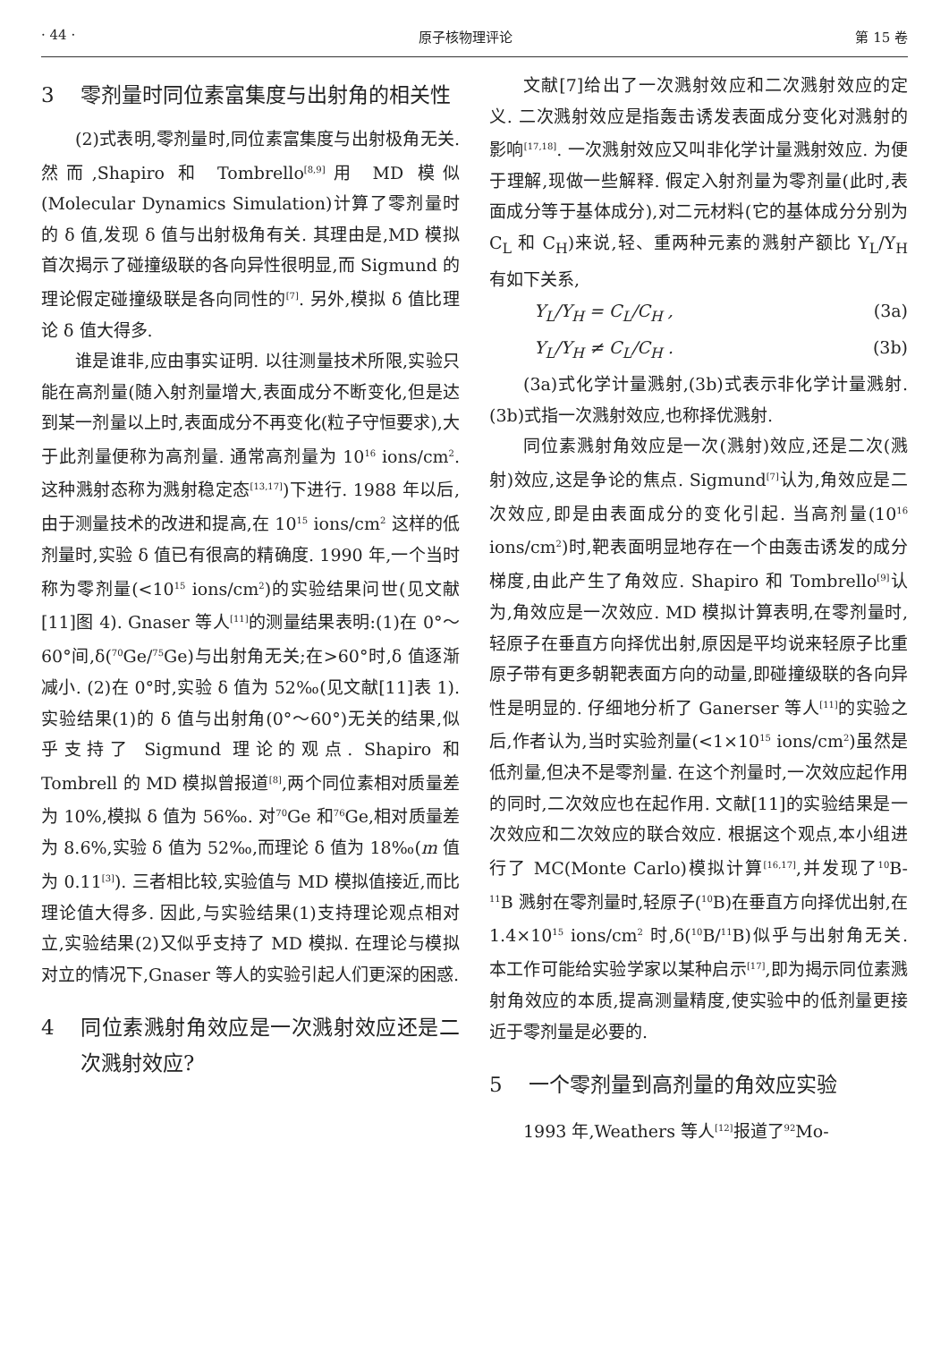· 44 · 原子核物理评论 第 15 卷
3 零剂量时同位素富集度与出射角的相关性
(2)式表明,零剂量时,同位素富集度与出射极角无关. 然而,Shapiro 和 Tombrello<sup>[8,9]</sup>用 MD 模似(Molecular Dynamics Simulation)计算了零剂量时的 δ 值,发现 δ 值与出射极角有关. 其理由是,MD 模拟首次揭示了碰撞级联的各向异性很明显,而 Sigmund 的理论假定碰撞级联是各向同性的<sup>[7]</sup>. 另外,模拟 δ 值比理论 δ 值大得多.
谁是谁非,应由事实证明. 以往测量技术所限,实验只能在高剂量(随入射剂量增大,表面成分不断变化,但是达到某一剂量以上时,表面成分不再变化(粒子守恒要求),大于此剂量便称为高剂量. 通常高剂量为 10<sup>16</sup> ions/cm<sup>2</sup>. 这种溅射态称为溅射稳定态<sup>[13,17]</sup>)下进行. 1988 年以后,由于测量技术的改进和提高,在 10<sup>15</sup> ions/cm<sup>2</sup> 这样的低剂量时,实验 δ 值已有很高的精确度. 1990 年,一个当时称为零剂量(<10<sup>15</sup> ions/cm<sup>2</sup>)的实验结果问世(见文献[11]图 4). Gnaser 等人<sup>[11]</sup>的测量结果表明:(1)在 0°～60°间,δ(<sup>70</sup>Ge/<sup>75</sup>Ge)与出射角无关;在>60°时,δ 值逐渐减小. (2)在 0°时,实验 δ 值为 52‰(见文献[11]表 1). 实验结果(1)的 δ 值与出射角(0°～60°)无关的结果,似乎支持了 Sigmund 理论的观点. Shapiro 和 Tombrell 的 MD 模拟曾报道<sup>[8]</sup>,两个同位素相对质量差为 10%,模拟 δ 值为 56‰. 对<sup>70</sup>Ge 和<sup>76</sup>Ge,相对质量差为 8.6%,实验 δ 值为 52‰,而理论 δ 值为 18‰(m 值为 0.11<sup>[3]</sup>). 三者相比较,实验值与 MD 模拟值接近,而比理论值大得多. 因此,与实验结果(1)支持理论观点相对立,实验结果(2)又似乎支持了 MD 模拟. 在理论与模拟对立的情况下,Gnaser 等人的实验引起人们更深的困惑.
4 同位素溅射角效应是一次溅射效应还是二次溅射效应?
文献[7]给出了一次溅射效应和二次溅射效应的定义. 二次溅射效应是指轰击诱发表面成分变化对溅射的影响<sup>[17,18]</sup>. 一次溅射效应又叫非化学计量溅射效应. 为便于理解,现做一些解释. 假定入射剂量为零剂量(此时,表面成分等于基体成分),对二元材料(它的基体成分分别为 C<sub>L</sub> 和 C<sub>H</sub>)来说,轻、重两种元素的溅射产额比 Y<sub>L</sub>/Y<sub>H</sub> 有如下关系,
Y<sub>L</sub>/Y<sub>H</sub> = C<sub>L</sub>/C<sub>H</sub> , (3a)
Y<sub>L</sub>/Y<sub>H</sub> ≠ C<sub>L</sub>/C<sub>H</sub> . (3b)
(3a)式化学计量溅射,(3b)式表示非化学计量溅射. (3b)式指一次溅射效应,也称择优溅射.
同位素溅射角效应是一次(溅射)效应,还是二次(溅射)效应,这是争论的焦点. Sigmund<sup>[7]</sup>认为,角效应是二次效应,即是由表面成分的变化引起. 当高剂量(10<sup>16</sup> ions/cm<sup>2</sup>)时,靶表面明显地存在一个由轰击诱发的成分梯度,由此产生了角效应. Shapiro 和 Tombrello<sup>[9]</sup>认为,角效应是一次效应. MD 模拟计算表明,在零剂量时,轻原子在垂直方向择优出射,原因是平均说来轻原子比重原子带有更多朝靶表面方向的动量,即碰撞级联的各向异性是明显的. 仔细地分析了 Ganerser 等人<sup>[11]</sup>的实验之后,作者认为,当时实验剂量(<1×10<sup>15</sup> ions/cm<sup>2</sup>)虽然是低剂量,但决不是零剂量. 在这个剂量时,一次效应起作用的同时,二次效应也在起作用. 文献[11]的实验结果是一次效应和二次效应的联合效应. 根据这个观点,本小组进行了 MC(Monte Carlo)模拟计算<sup>[16,17]</sup>,并发现了<sup>10</sup>B-<sup>11</sup>B 溅射在零剂量时,轻原子(<sup>10</sup>B)在垂直方向择优出射,在 1.4×10<sup>15</sup> ions/cm<sup>2</sup> 时,δ(<sup>10</sup>B/<sup>11</sup>B)似乎与出射角无关. 本工作可能给实验学家以某种启示<sup>[17]</sup>,即为揭示同位素溅射角效应的本质,提高测量精度,使实验中的低剂量更接近于零剂量是必要的.
5 一个零剂量到高剂量的角效应实验
1993 年,Weathers 等人<sup>[12]</sup>报道了<sup>92</sup>Mo-